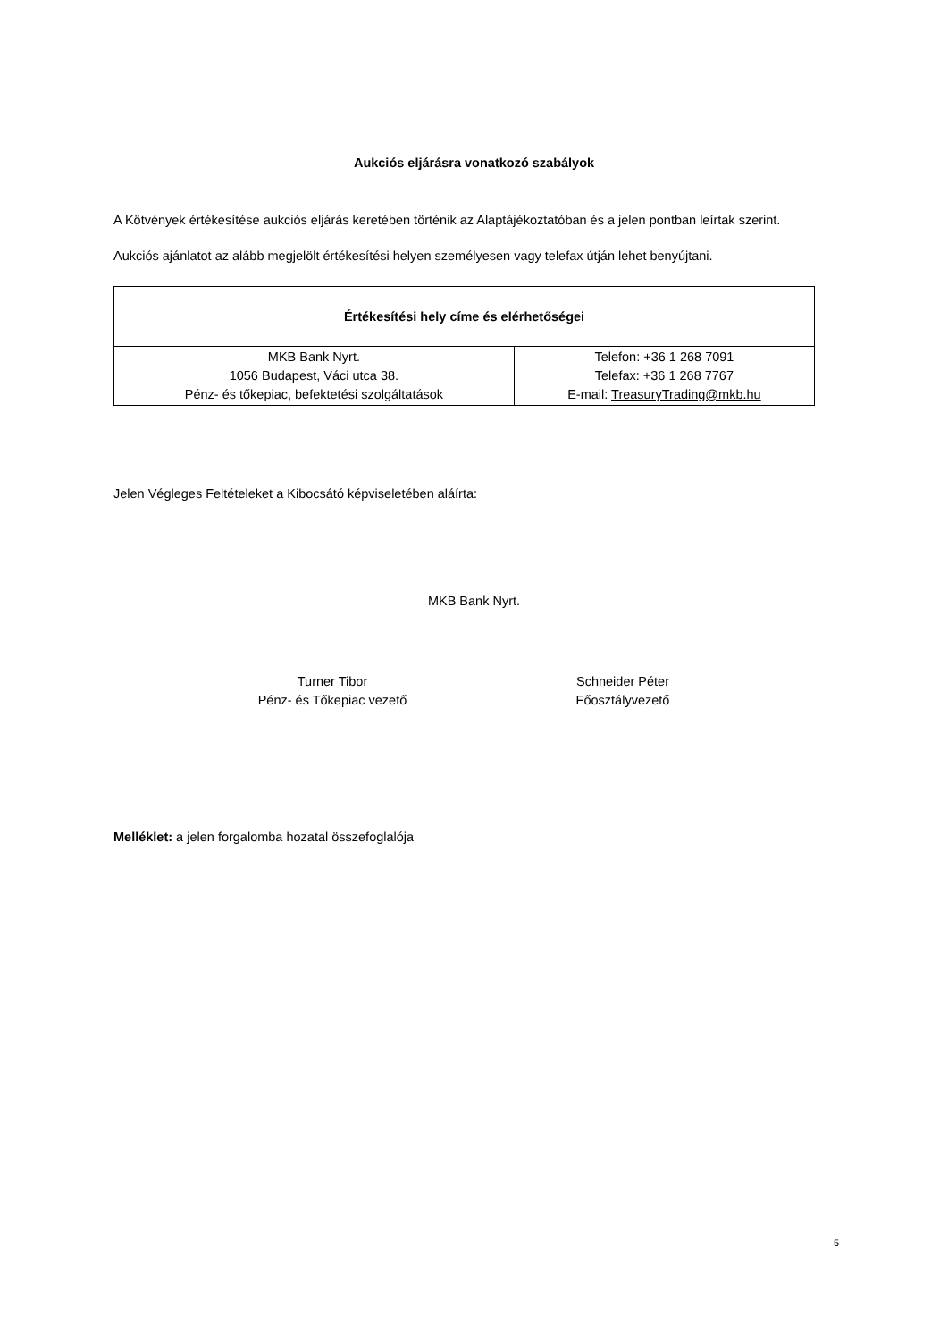Aukciós eljárásra vonatkozó szabályok
A Kötvények értékesítése aukciós eljárás keretében történik az Alaptájékoztatóban és a jelen pontban leírtak szerint.
Aukciós ajánlatot az alább megjelölt értékesítési helyen személyesen vagy telefax útján lehet benyújtani.
| Értékesítési hely címe és elérhetőségei | |
| --- | --- |
| MKB Bank Nyrt. 1056 Budapest, Váci utca 38. Pénz- és tőkepiac, befektetési szolgáltatások | Telefon: +36 1 268 7091 Telefax: +36 1 268 7767 E-mail: TreasuryTrading@mkb.hu |
Jelen Végleges Feltételeket a Kibocsátó képviseletében aláírta:
MKB Bank Nyrt.
Turner Tibor
Pénz- és Tőkepiac vezető
Schneider Péter
Főosztályvezető
Melléklet: a jelen forgalomba hozatal összefoglalója
5